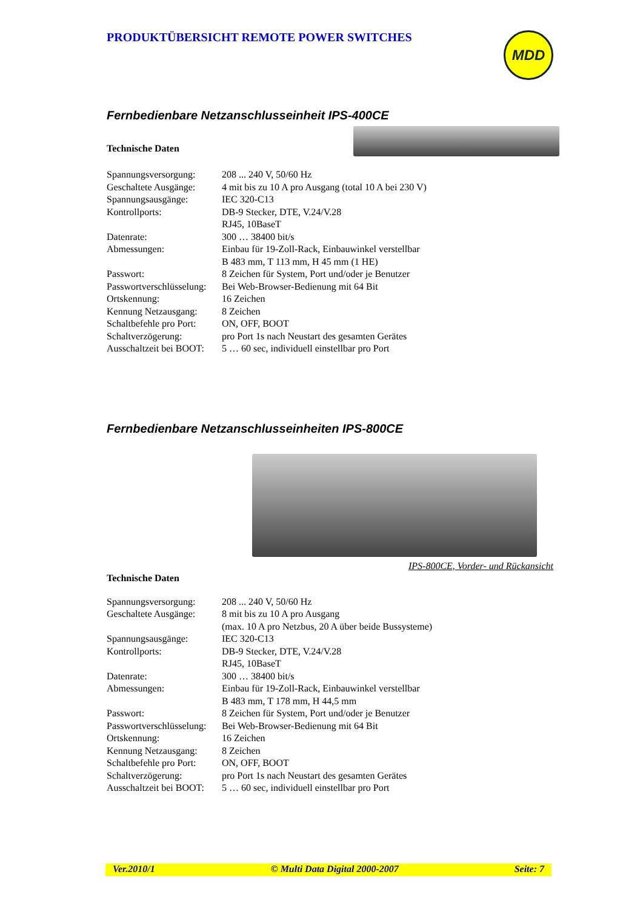PRODUKTÜBERSICHT REMOTE POWER SWITCHES
MDD
Fernbedienbare Netzanschlusseinheit IPS-400CE
Technische Daten
| Spannungsversorgung: | 208 ... 240 V, 50/60 Hz |
| Geschaltete Ausgänge: | 4 mit bis zu 10 A pro Ausgang (total 10 A bei 230 V) |
| Spannungsausgänge: | IEC 320-C13 |
| Kontrollports: | DB-9 Stecker, DTE, V.24/V.28 RJ45, 10BaseT |
| Datenrate: | 300 … 38400 bit/s |
| Abmessungen: | Einbau für 19-Zoll-Rack, Einbauwinkel verstellbar B 483 mm, T 113 mm, H 45 mm (1 HE) |
| Passwort: | 8 Zeichen für System, Port und/oder je Benutzer |
| Passwortverschlüsselung: | Bei Web-Browser-Bedienung mit 64 Bit |
| Ortskennung: | 16 Zeichen |
| Kennung Netzausgang: | 8 Zeichen |
| Schaltbefehle pro Port: | ON, OFF, BOOT |
| Schaltverzögerung: | pro Port 1s nach Neustart des gesamten Gerätes |
| Ausschaltzeit bei BOOT: | 5 … 60 sec, individuell einstellbar pro Port |
Fernbedienbare Netzanschlusseinheiten IPS-800CE
IPS-800CE, Vorder- und Rückansicht
Technische Daten
| Spannungsversorgung: | 208 ... 240 V, 50/60 Hz |
| Geschaltete Ausgänge: | 8 mit bis zu 10 A pro Ausgang (max. 10 A pro Netzbus, 20 A über beide Bussysteme) |
| Spannungsausgänge: | IEC 320-C13 |
| Kontrollports: | DB-9 Stecker, DTE, V.24/V.28 RJ45, 10BaseT |
| Datenrate: | 300 … 38400 bit/s |
| Abmessungen: | Einbau für 19-Zoll-Rack, Einbauwinkel verstellbar B 483 mm, T 178 mm, H 44,5 mm |
| Passwort: | 8 Zeichen für System, Port und/oder je Benutzer |
| Passwortverschlüsselung: | Bei Web-Browser-Bedienung mit 64 Bit |
| Ortskennung: | 16 Zeichen |
| Kennung Netzausgang: | 8 Zeichen |
| Schaltbefehle pro Port: | ON, OFF, BOOT |
| Schaltverzögerung: | pro Port 1s nach Neustart des gesamten Gerätes |
| Ausschaltzeit bei BOOT: | 5 … 60 sec, individuell einstellbar pro Port |
Ver.2010/1 © Multi Data Digital 2000-2007 Seite: 7